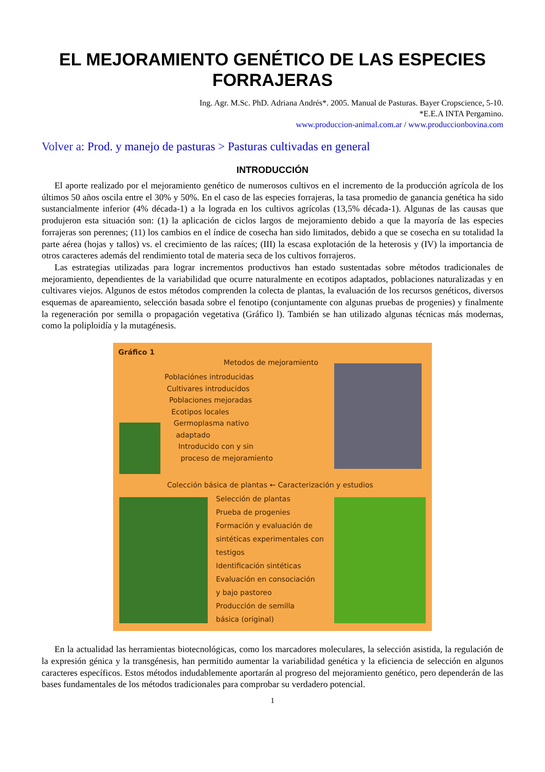EL MEJORAMIENTO GENÉTICO DE LAS ESPECIES FORRAJERAS
Ing. Agr. M.Sc. PhD. Adriana Andrés*. 2005. Manual de Pasturas. Bayer Cropscience, 5-10.
*E.E.A INTA Pergamino.
www.produccion-animal.com.ar / www.produccionbovina.com
Volver a: Prod. y manejo de pasturas > Pasturas cultivadas en general
INTRODUCCIÓN
El aporte realizado por el mejoramiento genético de numerosos cultivos en el incremento de la producción agrícola de los últimos 50 años oscila entre el 30% y 50%. En el caso de las especies forrajeras, la tasa promedio de ganancia genética ha sido sustancialmente inferior (4% década-1) a la lograda en los cultivos agrícolas (13,5% década-1). Algunas de las causas que produjeron esta situación son: (1) la aplicación de ciclos largos de mejoramiento debido a que la mayoría de las especies forrajeras son perennes; (11) los cambios en el índice de cosecha han sido limitados, debido a que se cosecha en su totalidad la parte aérea (hojas y tallos) vs. el crecimiento de las raíces; (III) la escasa explotación de la heterosis y (IV) la importancia de otros caracteres además del rendimiento total de materia seca de los cultivos forrajeros.
Las estrategias utilizadas para lograr incrementos productivos han estado sustentadas sobre métodos tradicionales de mejoramiento, dependientes de la variabilidad que ocurre naturalmente en ecotipos adaptados, poblaciones naturalizadas y en cultivares viejos. Algunos de estos métodos comprenden la colecta de plantas, la evaluación de los recursos genéticos, diversos esquemas de apareamiento, selección basada sobre el fenotipo (conjuntamente con algunas pruebas de progenies) y finalmente la regeneración por semilla o propagación vegetativa (Gráfico l). También se han utilizado algunas técnicas más modernas, como la poliploidía y la mutagénesis.
Gráfico 1
Metodos de mejoramiento
Poblaciónes introducidas
Cultivares introducidos
Poblaciones mejoradas
Ecotipos locales
Germoplasma nativo
adaptado
Introducido con y sin
proceso de mejoramiento
Colección básica de plantas ← Caracterización y estudios
Selección de plantas
Prueba de progenies
Formación y evaluación de
sintéticas experimentales con
testigos
Identificación sintéticas
Evaluación en consociación
y bajo pastoreo
Producción de semilla
básica (original)
En la actualidad las herramientas biotecnológicas, como los marcadores moleculares, la selección asistida, la regulación de la expresión génica y la transgénesis, han permitido aumentar la variabilidad genética y la eficiencia de selección en algunos caracteres específicos. Estos métodos indudablemente aportarán al progreso del mejoramiento genético, pero dependerán de las bases fundamentales de los métodos tradicionales para comprobar su verdadero potencial.
1